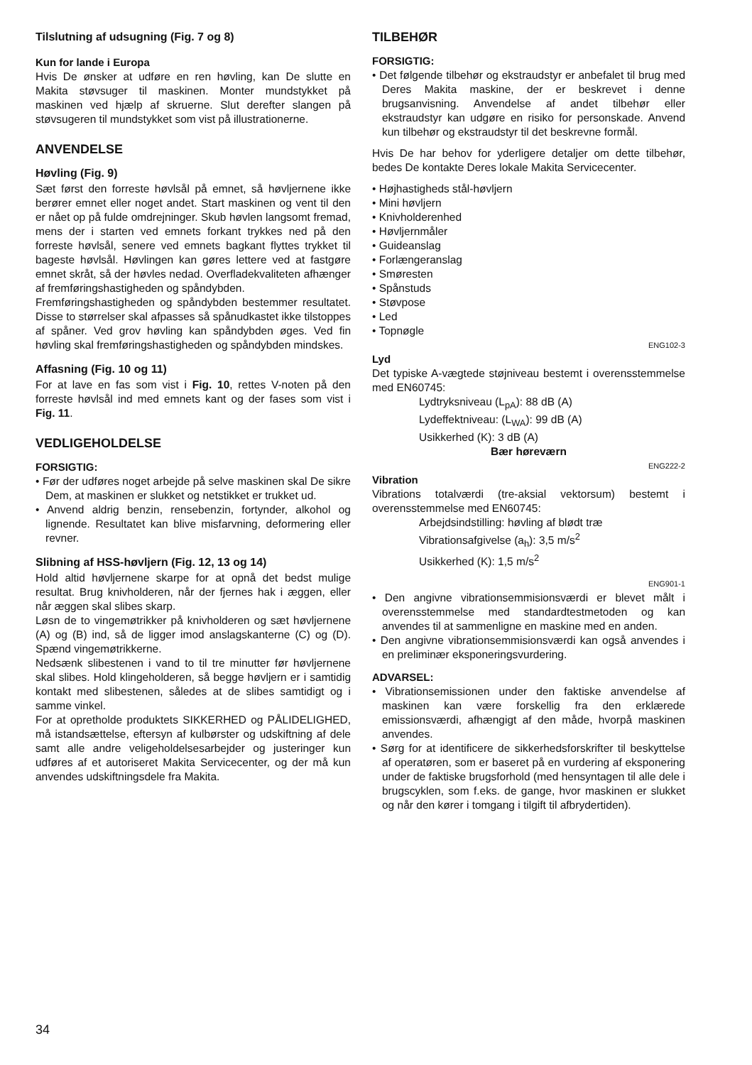Tilslutning af udsugning (Fig. 7 og 8)
Kun for lande i Europa
Hvis De ønsker at udføre en ren høvling, kan De slutte en Makita støvsuger til maskinen. Monter mundstykket på maskinen ved hjælp af skruerne. Slut derefter slangen på støvsugeren til mundstykket som vist på illustrationerne.
ANVENDELSE
Høvling (Fig. 9)
Sæt først den forreste høvlsål på emnet, så høvljernene ikke berører emnet eller noget andet. Start maskinen og vent til den er nået op på fulde omdrejninger. Skub høvlen langsomt fremad, mens der i starten ved emnets forkant trykkes ned på den forreste høvlsål, senere ved emnets bagkant flyttes trykket til bageste høvlsål. Høvlingen kan gøres lettere ved at fastgøre emnet skråt, så der høvles nedad. Overfladekvaliteten afhænger af fremføringshastigheden og spåndybden.
Fremføringshastigheden og spåndybden bestemmer resultatet. Disse to størrelser skal afpasses så spånudkastet ikke tilstoppes af spåner. Ved grov høvling kan spåndybden øges. Ved fin høvling skal fremføringshastigheden og spåndybden mindskes.
Affasning (Fig. 10 og 11)
For at lave en fas som vist i Fig. 10, rettes V-noten på den forreste høvlsål ind med emnets kant og der fases som vist i Fig. 11.
VEDLIGEHOLDELSE
FORSIGTIG:
• Før der udføres noget arbejde på selve maskinen skal De sikre Dem, at maskinen er slukket og netstikket er trukket ud.
• Anvend aldrig benzin, rensebenzin, fortynder, alkohol og lignende. Resultatet kan blive misfarvning, deformering eller revner.
Slibning af HSS-høvljern (Fig. 12, 13 og 14)
Hold altid høvljernene skarpe for at opnå det bedst mulige resultat. Brug knivholderen, når der fjernes hak i æggen, eller når æggen skal slibes skarp.
Løsn de to vingemøtrikker på knivholderen og sæt høvljernene (A) og (B) ind, så de ligger imod anslagskanterne (C) og (D). Spænd vingemøtrikkerne.
Nedsænk slibestenen i vand to til tre minutter før høvljernene skal slibes. Hold klingeholderen, så begge høvljern er i samtidig kontakt med slibestenen, således at de slibes samtidigt og i samme vinkel.
For at opretholde produktets SIKKERHED og PÅLIDELIGHED, må istandsættelse, eftersyn af kulbørster og udskiftning af dele samt alle andre veligeholdelsesarbejder og justeringer kun udføres af et autoriseret Makita Servicecenter, og der må kun anvendes udskiftningsdele fra Makita.
TILBEHØR
FORSIGTIG:
• Det følgende tilbehør og ekstraudstyr er anbefalet til brug med Deres Makita maskine, der er beskrevet i denne brugsanvisning. Anvendelse af andet tilbehør eller ekstraudstyr kan udgøre en risiko for personskade. Anvend kun tilbehør og ekstraudstyr til det beskrevne formål.
Hvis De har behov for yderligere detaljer om dette tilbehør, bedes De kontakte Deres lokale Makita Servicecenter.
• Højhastigheds stål-høvljern
• Mini høvljern
• Knivholderenhed
• Høvljernmåler
• Guideanslag
• Forlængeranslag
• Smøresten
• Spånstuds
• Støvpose
• Led
• Topnøgle
ENG102-3
Lyd
Det typiske A-vægtede støjniveau bestemt i overensstemmelse med EN60745:
Lydtryksniveau (L<sub>pA</sub>): 88 dB (A)
Lydeffektniveau: (L<sub>WA</sub>): 99 dB (A)
Usikkerhed (K): 3 dB (A)
Bær høreværn
ENG222-2
Vibration
Vibrations totalværdi (tre-aksial vektorsum) bestemt i overensstemmelse med EN60745:
Arbejdsindstilling: høvling af blødt træ
Vibrationsafgivelse (a<sub>h</sub>): 3,5 m/s<sup>2</sup>
Usikkerhed (K): 1,5 m/s<sup>2</sup>
ENG901-1
• Den angivne vibrationsemmisionsværdi er blevet målt i overensstemmelse med standardtestmetoden og kan anvendes til at sammenligne en maskine med en anden.
• Den angivne vibrationsemmisionsværdi kan også anvendes i en preliminær eksponeringsvurdering.
ADVARSEL:
• Vibrationsemissionen under den faktiske anvendelse af maskinen kan være forskellig fra den erklærede emissionsværdi, afhængigt af den måde, hvorpå maskinen anvendes.
• Sørg for at identificere de sikkerhedsforskrifter til beskyttelse af operatøren, som er baseret på en vurdering af eksponering under de faktiske brugsforhold (med hensyntagen til alle dele i brugscyklen, som f.eks. de gange, hvor maskinen er slukket og når den kører i tomgang i tilgift til afbrydertiden).
34